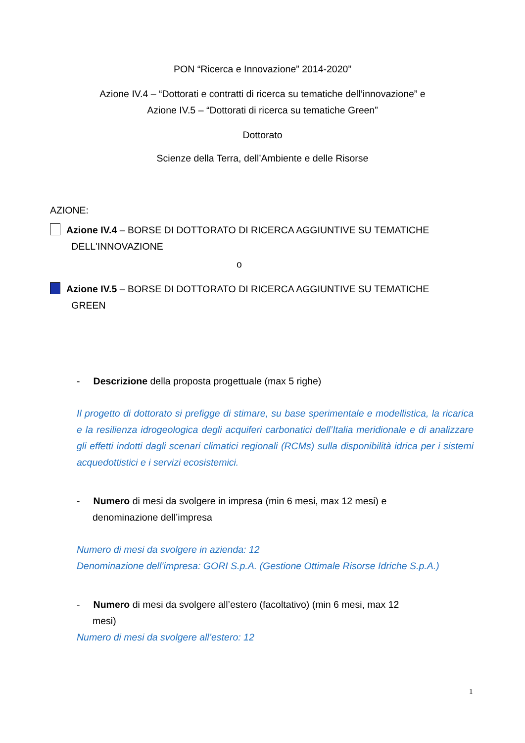PON “Ricerca e Innovazione” 2014-2020”
Azione IV.4 – “Dottorati e contratti di ricerca su tematiche dell’innovazione” e
Azione IV.5 – “Dottorati di ricerca su tematiche Green”
Dottorato
Scienze della Terra, dell’Ambiente e delle Risorse
AZIONE:
Azione IV.4 – BORSE DI DOTTORATO DI RICERCA AGGIUNTIVE SU TEMATICHE
DELL'INNOVAZIONE
o
Azione IV.5 – BORSE DI DOTTORATO DI RICERCA AGGIUNTIVE SU TEMATICHE
GREEN
- Descrizione della proposta progettuale (max 5 righe)
Il progetto di dottorato si prefigge di stimare, su base sperimentale e modellistica, la ricarica e la resilienza idrogeologica degli acquiferi carbonatici dell’Italia meridionale e di analizzare gli effetti indotti dagli scenari climatici regionali (RCMs) sulla disponibilità idrica per i sistemi acquedottistici e i servizi ecosistemici.
- Numero di mesi da svolgere in impresa (min 6 mesi, max 12 mesi) e
denominazione dell’impresa
Numero di mesi da svolgere in azienda: 12
Denominazione dell’impresa: GORI S.p.A. (Gestione Ottimale Risorse Idriche S.p.A.)
- Numero di mesi da svolgere all’estero (facoltativo) (min 6 mesi, max 12
mesi)
Numero di mesi da svolgere all’estero: 12
1